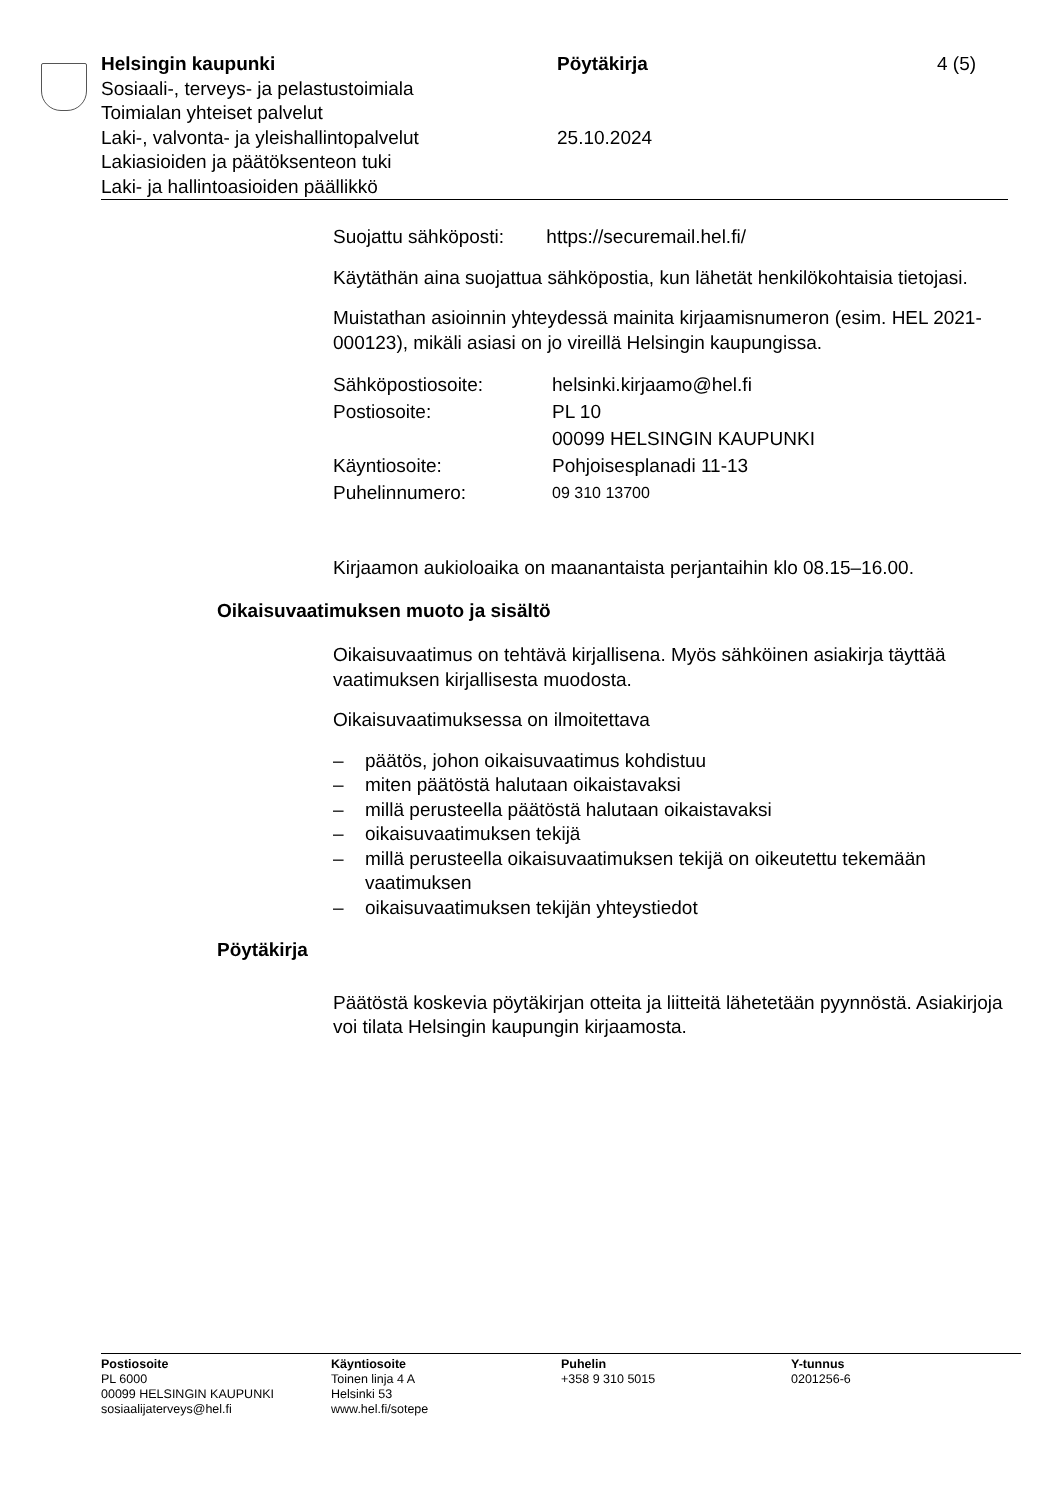Helsingin kaupunki Pöytäkirja 4 (5)
Sosiaali-, terveys- ja pelastustoimiala
Toimialan yhteiset palvelut
Laki-, valvonta- ja yleishallintopalvelut
25.10.2024
Lakiasioiden ja päätöksenteon tuki
Laki- ja hallintoasioiden päällikkö
Suojattu sähköposti: https://securemail.hel.fi/
Käytäthän aina suojattua sähköpostia, kun lähetät henkilökohtaisia tietojasi.
Muistathan asioinnin yhteydessä mainita kirjaamisnumeron (esim. HEL 2021-000123), mikäli asiasi on jo vireillä Helsingin kaupungissa.
| Sähköpostiosoite: | helsinki.kirjaamo@hel.fi |
| Postiosoite: | PL 10 00099 HELSINGIN KAUPUNKI |
| Käyntiosoite: | Pohjoisesplanadi 11-13 |
| Puhelinnumero: | 09 310 13700 |
Kirjaamon aukioloaika on maanantaista perjantaihin klo 08.15–16.00.
Oikaisuvaatimuksen muoto ja sisältö
Oikaisuvaatimus on tehtävä kirjallisena. Myös sähköinen asiakirja täyttää vaatimuksen kirjallisesta muodosta.
Oikaisuvaatimuksessa on ilmoitettava
– päätös, johon oikaisuvaatimus kohdistuu
– miten päätöstä halutaan oikaistavaksi
– millä perusteella päätöstä halutaan oikaistavaksi
– oikaisuvaatimuksen tekijä
– millä perusteella oikaisuvaatimuksen tekijä on oikeutettu tekemään vaatimuksen
– oikaisuvaatimuksen tekijän yhteystiedot
Pöytäkirja
Päätöstä koskevia pöytäkirjan otteita ja liitteitä lähetetään pyynnöstä. Asiakirjoja voi tilata Helsingin kaupungin kirjaamosta.
Postiosoite
PL 6000
00099 HELSINGIN KAUPUNKI
sosiaalijaterveys@hel.fi
Käyntiosoite
Toinen linja 4 A
Helsinki 53
www.hel.fi/sotepe
Puhelin
+358 9 310 5015
Y-tunnus
0201256-6